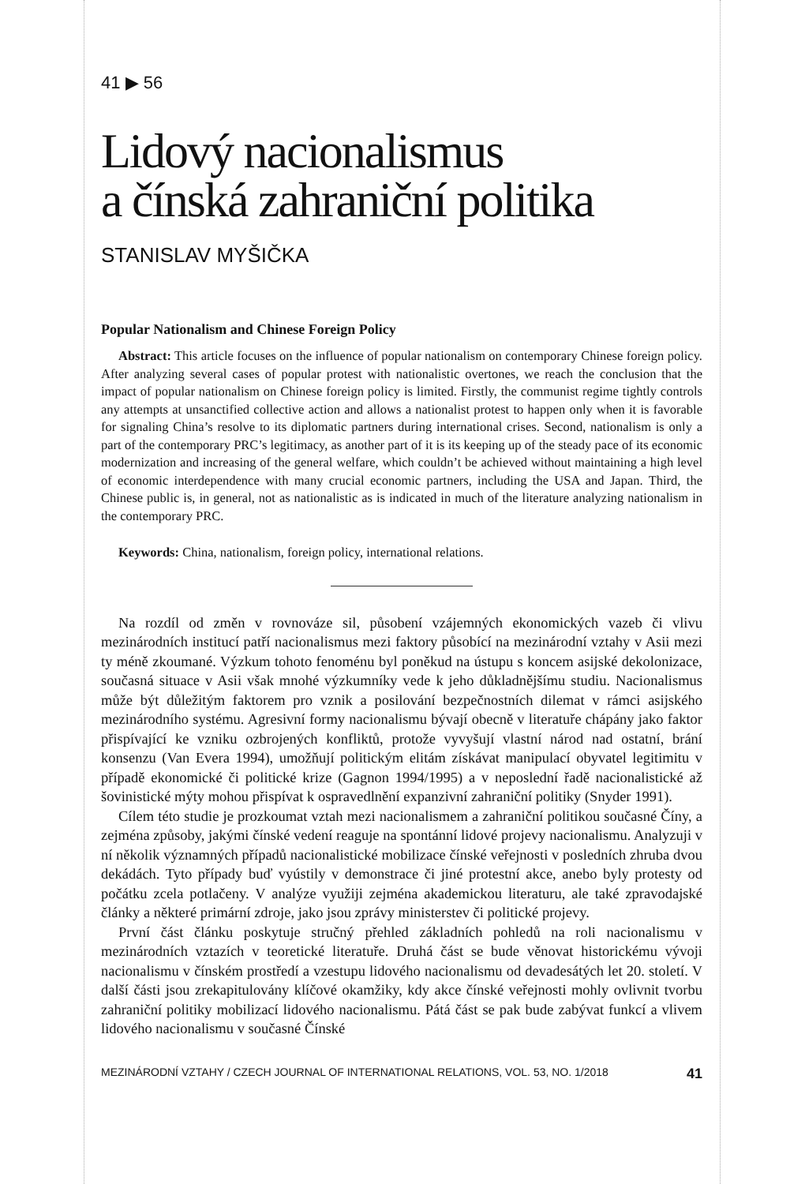41 ▶ 56
Lidový nacionalismus
a čínská zahraniční politika
STANISLAV MYŠIČKA
Popular Nationalism and Chinese Foreign Policy
Abstract: This article focuses on the influence of popular nationalism on contemporary Chinese foreign policy. After analyzing several cases of popular protest with nationalistic overtones, we reach the conclusion that the impact of popular nationalism on Chinese foreign policy is limited. Firstly, the communist regime tightly controls any attempts at unsanctified collective action and allows a nationalist protest to happen only when it is favorable for signaling China’s resolve to its diplomatic partners during international crises. Second, nationalism is only a part of the contemporary PRC’s legitimacy, as another part of it is its keeping up of the steady pace of its economic modernization and increasing of the general welfare, which couldn’t be achieved without maintaining a high level of economic interdependence with many crucial economic partners, including the USA and Japan. Third, the Chinese public is, in general, not as nationalistic as is indicated in much of the literature analyzing nationalism in the contemporary PRC.
Keywords: China, nationalism, foreign policy, international relations.
Na rozdíl od změn v rovnováze sil, působení vzájemných ekonomických vazeb či vlivu mezinárodních institucí patří nacionalismus mezi faktory působící na mezinárodní vztahy v Asii mezi ty méně zkoumané. Výzkum tohoto fenoménu byl poněkud na ústupu s koncem asijské dekolonizace, současná situace v Asii však mnohé výzkumníky vede k jeho důkladnějšímu studiu. Nacionalismus může být důležitým faktorem pro vznik a posilování bezpečnostních dilemat v rámci asijského mezinárodního systému. Agresivní formy nacionalismu bývají obecně v literatuře chápány jako faktor přispívající ke vzniku ozbrojených konfliktů, protože vyvyšují vlastní národ nad ostatní, brání konsenzu (Van Evera 1994), umožňují politickým elitám získávat manipulací obyvatel legitimitu v případě ekonomické či politické krize (Gagnon 1994/1995) a v neposlední řadě nacionalistické až šovinistické mýty mohou přispívat k ospravedlnění expanzivní zahraniční politiky (Snyder 1991).
Cílem této studie je prozkoumat vztah mezi nacionalismem a zahraniční politikou současné Číny, a zejména způsoby, jakými čínské vedení reaguje na spontánní lidové projevy nacionalismu. Analyzuji v ní několik významných případů nacionalistické mobilizace čínské veřejnosti v posledních zhruba dvou dekádách. Tyto případy buď vyústily v demonstrace či jiné protestní akce, anebo byly protesty od počátku zcela potlačeny. V analýze využiji zejména akademickou literaturu, ale také zpravodajské články a některé primární zdroje, jako jsou zprávy ministerstev či politické projevy.
První část článku poskytuje stručný přehled základních pohledů na roli nacionalismu v mezinárodních vztazích v teoretické literatuře. Druhá část se bude věnovat historickému vývoji nacionalismu v čínském prostředí a vzestupu lidového nacionalismu od devadesátých let 20. století. V další části jsou zrekapitulovány klíčové okamžiky, kdy akce čínské veřejnosti mohly ovlivnit tvorbu zahraniční politiky mobilizací lidového nacionalismu. Pátá část se pak bude zabývat funkcí a vlivem lidového nacionalismu v současné Čínské
MEZINÁRODNÍ VZTAHY / CZECH JOURNAL OF INTERNATIONAL RELATIONS, VOL. 53, NO. 1/2018 41